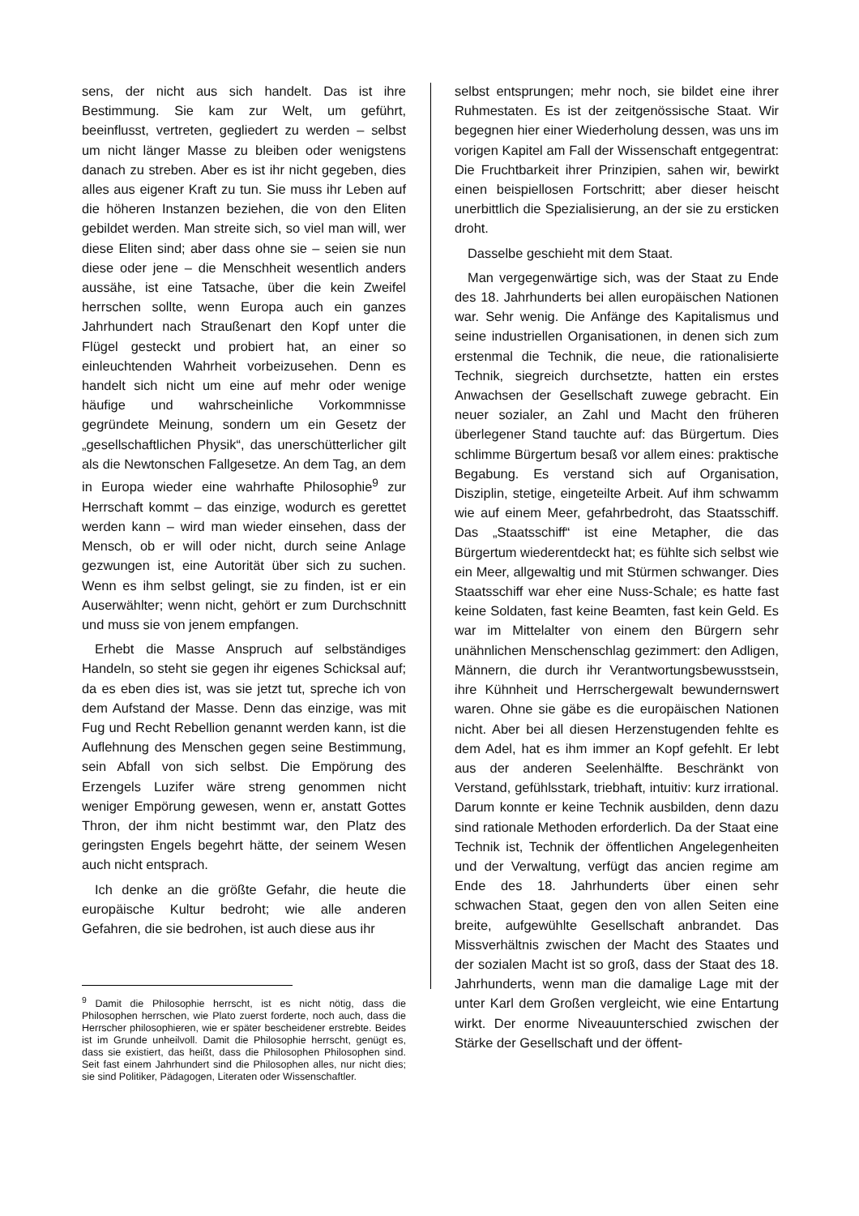sens, der nicht aus sich handelt. Das ist ihre Bestimmung. Sie kam zur Welt, um geführt, beeinflusst, vertreten, gegliedert zu werden – selbst um nicht länger Masse zu bleiben oder wenigstens danach zu streben. Aber es ist ihr nicht gegeben, dies alles aus eigener Kraft zu tun. Sie muss ihr Leben auf die höheren Instanzen beziehen, die von den Eliten gebildet werden. Man streite sich, so viel man will, wer diese Eliten sind; aber dass ohne sie – seien sie nun diese oder jene – die Menschheit wesentlich anders aussähe, ist eine Tatsache, über die kein Zweifel herrschen sollte, wenn Europa auch ein ganzes Jahrhundert nach Straußenart den Kopf unter die Flügel gesteckt und probiert hat, an einer so einleuchtenden Wahrheit vorbeizusehen. Denn es handelt sich nicht um eine auf mehr oder wenige häufige und wahrscheinliche Vorkommnisse gegründete Meinung, sondern um ein Gesetz der „gesellschaftlichen Physik“, das unerschütterlicher gilt als die Newtonschen Fallgesetze. An dem Tag, an dem in Europa wieder eine wahrhafte Philosophie<sup>9</sup> zur Herrschaft kommt – das einzige, wodurch es gerettet werden kann – wird man wieder einsehen, dass der Mensch, ob er will oder nicht, durch seine Anlage gezwungen ist, eine Autorität über sich zu suchen. Wenn es ihm selbst gelingt, sie zu finden, ist er ein Auserwählter; wenn nicht, gehört er zum Durchschnitt und muss sie von jenem empfangen.
Erhebt die Masse Anspruch auf selbständiges Handeln, so steht sie gegen ihr eigenes Schicksal auf; da es eben dies ist, was sie jetzt tut, spreche ich von dem Aufstand der Masse. Denn das einzige, was mit Fug und Recht Rebellion genannt werden kann, ist die Auflehnung des Menschen gegen seine Bestimmung, sein Abfall von sich selbst. Die Empörung des Erzengels Luzifer wäre streng genommen nicht weniger Empörung gewesen, wenn er, anstatt Gottes Thron, der ihm nicht bestimmt war, den Platz des geringsten Engels begehrt hätte, der seinem Wesen auch nicht entsprach.
Ich denke an die größte Gefahr, die heute die europäische Kultur bedroht; wie alle anderen Gefahren, die sie bedrohen, ist auch diese aus ihr
<sup>9</sup> Damit die Philosophie herrscht, ist es nicht nötig, dass die Philosophen herrschen, wie Plato zuerst forderte, noch auch, dass die Herrscher philosophieren, wie er später bescheidener erstrebte. Beides ist im Grunde unheilvoll. Damit die Philosophie herrscht, genügt es, dass sie existiert, das heißt, dass die Philosophen Philosophen sind. Seit fast einem Jahrhundert sind die Philosophen alles, nur nicht dies; sie sind Politiker, Pädagogen, Literaten oder Wissenschaftler.
selbst entsprungen; mehr noch, sie bildet eine ihrer Ruhmestaten. Es ist der zeitgenössische Staat. Wir begegnen hier einer Wiederholung dessen, was uns im vorigen Kapitel am Fall der Wissenschaft entgegentrat: Die Fruchtbarkeit ihrer Prinzipien, sahen wir, bewirkt einen beispiellosen Fortschritt; aber dieser heischt unerbittlich die Spezialisierung, an der sie zu ersticken droht.
Dasselbe geschieht mit dem Staat.
Man vergegenwärtige sich, was der Staat zu Ende des 18. Jahrhunderts bei allen europäischen Nationen war. Sehr wenig. Die Anfänge des Kapitalismus und seine industriellen Organisationen, in denen sich zum erstenmal die Technik, die neue, die rationalisierte Technik, siegreich durchsetzte, hatten ein erstes Anwachsen der Gesellschaft zuwege gebracht. Ein neuer sozialer, an Zahl und Macht den früheren überlegener Stand tauchte auf: das Bürgertum. Dies schlimme Bürgertum besaß vor allem eines: praktische Begabung. Es verstand sich auf Organisation, Disziplin, stetige, eingeteilte Arbeit. Auf ihm schwamm wie auf einem Meer, gefahrbedroht, das Staatsschiff. Das „Staatsschiff“ ist eine Metapher, die das Bürgertum wiederentdeckt hat; es fühlte sich selbst wie ein Meer, allgewaltig und mit Stürmen schwanger. Dies Staatsschiff war eher eine Nuss-Schale; es hatte fast keine Soldaten, fast keine Beamten, fast kein Geld. Es war im Mittelalter von einem den Bürgern sehr unähnlichen Menschenschlag gezimmert: den Adligen, Männern, die durch ihr Verantwortungsbewusstsein, ihre Kühnheit und Herrschergewalt bewundernswert waren. Ohne sie gäbe es die europäischen Nationen nicht. Aber bei all diesen Herzenstugenden fehlte es dem Adel, hat es ihm immer an Kopf gefehlt. Er lebt aus der anderen Seelenhälfte. Beschränkt von Verstand, gefühlsstark, triebhaft, intuitiv: kurz irrational. Darum konnte er keine Technik ausbilden, denn dazu sind rationale Methoden erforderlich. Da der Staat eine Technik ist, Technik der öffentlichen Angelegenheiten und der Verwaltung, verfügt das ancien regime am Ende des 18. Jahrhunderts über einen sehr schwachen Staat, gegen den von allen Seiten eine breite, aufgewühlte Gesellschaft anbrandet. Das Missverhältnis zwischen der Macht des Staates und der sozialen Macht ist so groß, dass der Staat des 18. Jahrhunderts, wenn man die damalige Lage mit der unter Karl dem Großen vergleicht, wie eine Entartung wirkt. Der enorme Niveauunterschied zwischen der Stärke der Gesellschaft und der öffent-